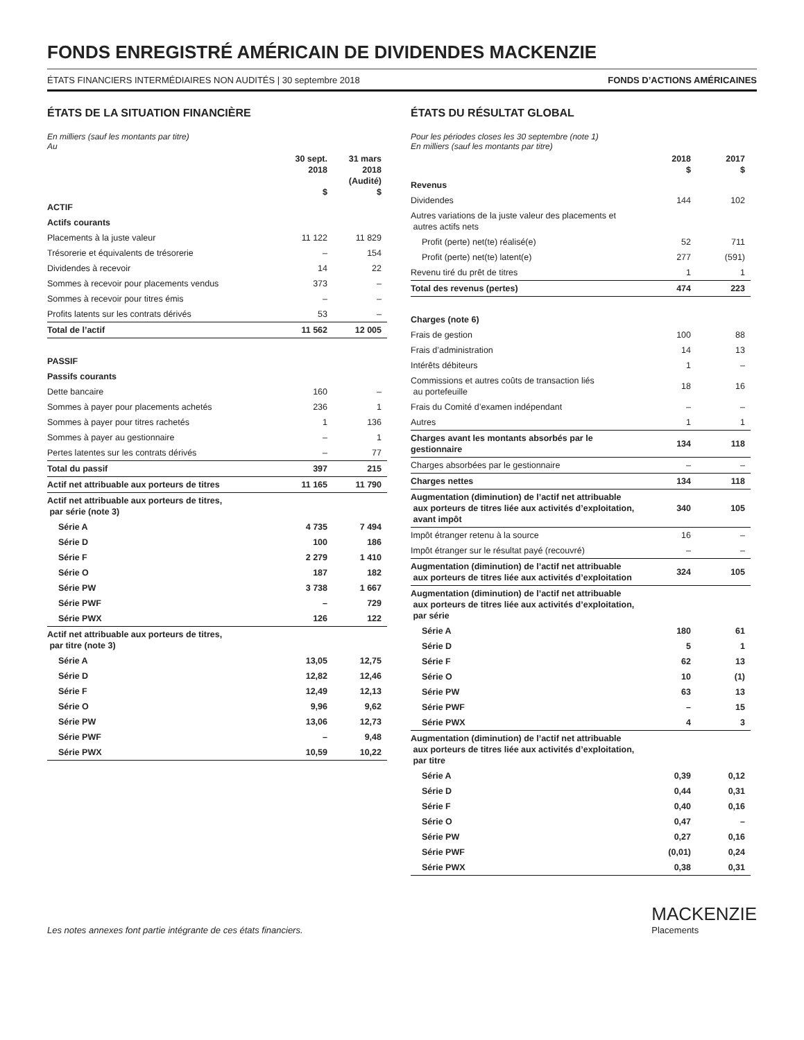FONDS ENREGISTRÉ AMÉRICAIN DE DIVIDENDES MACKENZIE
ÉTATS FINANCIERS INTERMÉDIAIRES NON AUDITÉS | 30 septembre 2018 FONDS D’ACTIONS AMÉRICAINES
ÉTATS DE LA SITUATION FINANCIÈRE
En milliers (sauf les montants par titre)
Au
| | 30 sept. 2018 $ | 31 mars 2018 (Audité) $ |
| --- | --- | --- |
| ACTIF | | |
| Actifs courants | | |
| Placements à la juste valeur | 11 122 | 11 829 |
| Trésorerie et équivalents de trésorerie | – | 154 |
| Dividendes à recevoir | 14 | 22 |
| Sommes à recevoir pour placements vendus | 373 | – |
| Sommes à recevoir pour titres émis | – | – |
| Profits latents sur les contrats dérivés | 53 | – |
| Total de l’actif | 11 562 | 12 005 |
| PASSIF | | |
| Passifs courants | | |
| Dette bancaire | 160 | – |
| Sommes à payer pour placements achetés | 236 | 1 |
| Sommes à payer pour titres rachetés | 1 | 136 |
| Sommes à payer au gestionnaire | – | 1 |
| Pertes latentes sur les contrats dérivés | – | 77 |
| Total du passif | 397 | 215 |
| Actif net attribuable aux porteurs de titres | 11 165 | 11 790 |
| Actif net attribuable aux porteurs de titres, par série (note 3) | | |
| Série A | 4 735 | 7 494 |
| Série D | 100 | 186 |
| Série F | 2 279 | 1 410 |
| Série O | 187 | 182 |
| Série PW | 3 738 | 1 667 |
| Série PWF | – | 729 |
| Série PWX | 126 | 122 |
| Actif net attribuable aux porteurs de titres, par titre (note 3) | | |
| Série A | 13,05 | 12,75 |
| Série D | 12,82 | 12,46 |
| Série F | 12,49 | 12,13 |
| Série O | 9,96 | 9,62 |
| Série PW | 13,06 | 12,73 |
| Série PWF | – | 9,48 |
| Série PWX | 10,59 | 10,22 |
ÉTATS DU RÉSULTAT GLOBAL
Pour les périodes closes les 30 septembre (note 1)
En milliers (sauf les montants par titre)
| | 2018 $ | 2017 $ |
| --- | --- | --- |
| Revenus | | |
| Dividendes | 144 | 102 |
| Autres variations de la juste valeur des placements et autres actifs nets | | |
| Profit (perte) net(te) réalisé(e) | 52 | 711 |
| Profit (perte) net(te) latent(e) | 277 | (591) |
| Revenu tiré du prêt de titres | 1 | 1 |
| Total des revenus (pertes) | 474 | 223 |
| Charges (note 6) | | |
| Frais de gestion | 100 | 88 |
| Frais d’administration | 14 | 13 |
| Intérêts débiteurs | 1 | – |
| Commissions et autres coûts de transaction liés au portefeuille | 18 | 16 |
| Frais du Comité d’examen indépendant | – | – |
| Autres | 1 | 1 |
| Charges avant les montants absorbés par le gestionnaire | 134 | 118 |
| Charges absorbées par le gestionnaire | – | – |
| Charges nettes | 134 | 118 |
| Augmentation (diminution) de l’actif net attribuable aux porteurs de titres liée aux activités d’exploitation, avant impôt | 340 | 105 |
| Impôt étranger retenu à la source | 16 | – |
| Impôt étranger sur le résultat payé (recouvré) | – | – |
| Augmentation (diminution) de l’actif net attribuable aux porteurs de titres liée aux activités d’exploitation | 324 | 105 |
| Augmentation (diminution) de l’actif net attribuable aux porteurs de titres liée aux activités d’exploitation, par série | | |
| Série A | 180 | 61 |
| Série D | 5 | 1 |
| Série F | 62 | 13 |
| Série O | 10 | (1) |
| Série PW | 63 | 13 |
| Série PWF | – | 15 |
| Série PWX | 4 | 3 |
| Augmentation (diminution) de l’actif net attribuable aux porteurs de titres liée aux activités d’exploitation, par titre | | |
| Série A | 0,39 | 0,12 |
| Série D | 0,44 | 0,31 |
| Série F | 0,40 | 0,16 |
| Série O | 0,47 | – |
| Série PW | 0,27 | 0,16 |
| Série PWF | (0,01) | 0,24 |
| Série PWX | 0,38 | 0,31 |
Les notes annexes font partie intégrante de ces états financiers.
MACKENZIE
Placements